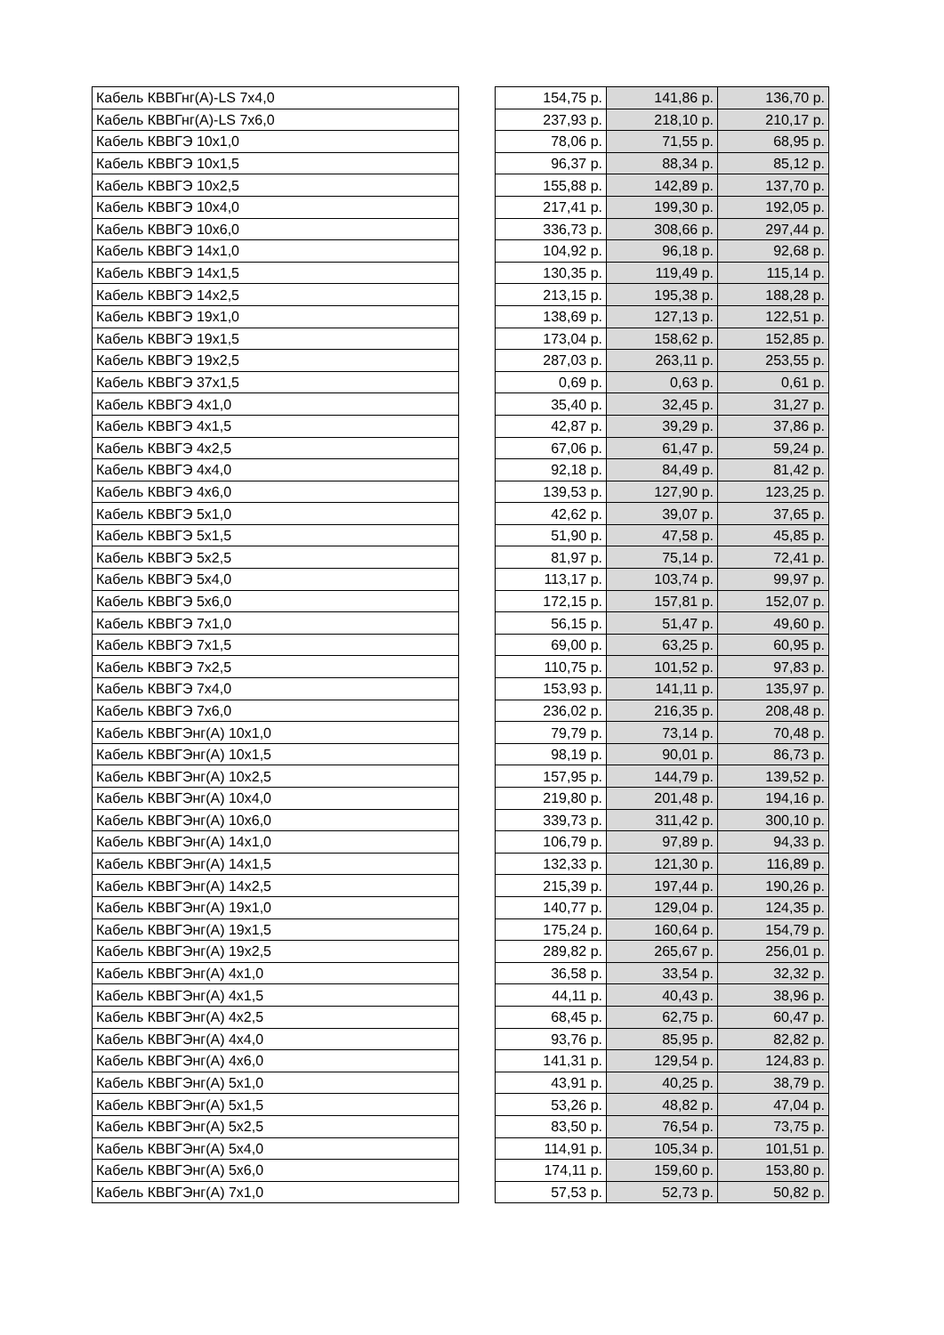| Кабель КВВГнг(А)-LS 7х4,0 | | 154,75 р. | 141,86 р. | 136,70 р. |
| Кабель КВВГнг(А)-LS 7х6,0 | | 237,93 р. | 218,10 р. | 210,17 р. |
| Кабель КВВГЭ 10х1,0 | | 78,06 р. | 71,55 р. | 68,95 р. |
| Кабель КВВГЭ 10х1,5 | | 96,37 р. | 88,34 р. | 85,12 р. |
| Кабель КВВГЭ 10х2,5 | | 155,88 р. | 142,89 р. | 137,70 р. |
| Кабель КВВГЭ 10х4,0 | | 217,41 р. | 199,30 р. | 192,05 р. |
| Кабель КВВГЭ 10х6,0 | | 336,73 р. | 308,66 р. | 297,44 р. |
| Кабель КВВГЭ 14х1,0 | | 104,92 р. | 96,18 р. | 92,68 р. |
| Кабель КВВГЭ 14х1,5 | | 130,35 р. | 119,49 р. | 115,14 р. |
| Кабель КВВГЭ 14х2,5 | | 213,15 р. | 195,38 р. | 188,28 р. |
| Кабель КВВГЭ 19х1,0 | | 138,69 р. | 127,13 р. | 122,51 р. |
| Кабель КВВГЭ 19х1,5 | | 173,04 р. | 158,62 р. | 152,85 р. |
| Кабель КВВГЭ 19х2,5 | | 287,03 р. | 263,11 р. | 253,55 р. |
| Кабель КВВГЭ 37х1,5 | | 0,69 р. | 0,63 р. | 0,61 р. |
| Кабель КВВГЭ 4х1,0 | | 35,40 р. | 32,45 р. | 31,27 р. |
| Кабель КВВГЭ 4х1,5 | | 42,87 р. | 39,29 р. | 37,86 р. |
| Кабель КВВГЭ 4х2,5 | | 67,06 р. | 61,47 р. | 59,24 р. |
| Кабель КВВГЭ 4х4,0 | | 92,18 р. | 84,49 р. | 81,42 р. |
| Кабель КВВГЭ 4х6,0 | | 139,53 р. | 127,90 р. | 123,25 р. |
| Кабель КВВГЭ 5х1,0 | | 42,62 р. | 39,07 р. | 37,65 р. |
| Кабель КВВГЭ 5х1,5 | | 51,90 р. | 47,58 р. | 45,85 р. |
| Кабель КВВГЭ 5х2,5 | | 81,97 р. | 75,14 р. | 72,41 р. |
| Кабель КВВГЭ 5х4,0 | | 113,17 р. | 103,74 р. | 99,97 р. |
| Кабель КВВГЭ 5х6,0 | | 172,15 р. | 157,81 р. | 152,07 р. |
| Кабель КВВГЭ 7х1,0 | | 56,15 р. | 51,47 р. | 49,60 р. |
| Кабель КВВГЭ 7х1,5 | | 69,00 р. | 63,25 р. | 60,95 р. |
| Кабель КВВГЭ 7х2,5 | | 110,75 р. | 101,52 р. | 97,83 р. |
| Кабель КВВГЭ 7х4,0 | | 153,93 р. | 141,11 р. | 135,97 р. |
| Кабель КВВГЭ 7х6,0 | | 236,02 р. | 216,35 р. | 208,48 р. |
| Кабель КВВГЭнг(А) 10х1,0 | | 79,79 р. | 73,14 р. | 70,48 р. |
| Кабель КВВГЭнг(А) 10х1,5 | | 98,19 р. | 90,01 р. | 86,73 р. |
| Кабель КВВГЭнг(А) 10х2,5 | | 157,95 р. | 144,79 р. | 139,52 р. |
| Кабель КВВГЭнг(А) 10х4,0 | | 219,80 р. | 201,48 р. | 194,16 р. |
| Кабель КВВГЭнг(А) 10х6,0 | | 339,73 р. | 311,42 р. | 300,10 р. |
| Кабель КВВГЭнг(А) 14х1,0 | | 106,79 р. | 97,89 р. | 94,33 р. |
| Кабель КВВГЭнг(А) 14х1,5 | | 132,33 р. | 121,30 р. | 116,89 р. |
| Кабель КВВГЭнг(А) 14х2,5 | | 215,39 р. | 197,44 р. | 190,26 р. |
| Кабель КВВГЭнг(А) 19х1,0 | | 140,77 р. | 129,04 р. | 124,35 р. |
| Кабель КВВГЭнг(А) 19х1,5 | | 175,24 р. | 160,64 р. | 154,79 р. |
| Кабель КВВГЭнг(А) 19х2,5 | | 289,82 р. | 265,67 р. | 256,01 р. |
| Кабель КВВГЭнг(А) 4х1,0 | | 36,58 р. | 33,54 р. | 32,32 р. |
| Кабель КВВГЭнг(А) 4х1,5 | | 44,11 р. | 40,43 р. | 38,96 р. |
| Кабель КВВГЭнг(А) 4х2,5 | | 68,45 р. | 62,75 р. | 60,47 р. |
| Кабель КВВГЭнг(А) 4х4,0 | | 93,76 р. | 85,95 р. | 82,82 р. |
| Кабель КВВГЭнг(А) 4х6,0 | | 141,31 р. | 129,54 р. | 124,83 р. |
| Кабель КВВГЭнг(А) 5х1,0 | | 43,91 р. | 40,25 р. | 38,79 р. |
| Кабель КВВГЭнг(А) 5х1,5 | | 53,26 р. | 48,82 р. | 47,04 р. |
| Кабель КВВГЭнг(А) 5х2,5 | | 83,50 р. | 76,54 р. | 73,75 р. |
| Кабель КВВГЭнг(А) 5х4,0 | | 114,91 р. | 105,34 р. | 101,51 р. |
| Кабель КВВГЭнг(А) 5х6,0 | | 174,11 р. | 159,60 р. | 153,80 р. |
| Кабель КВВГЭнг(А) 7х1,0 | | 57,53 р. | 52,73 р. | 50,82 р. |